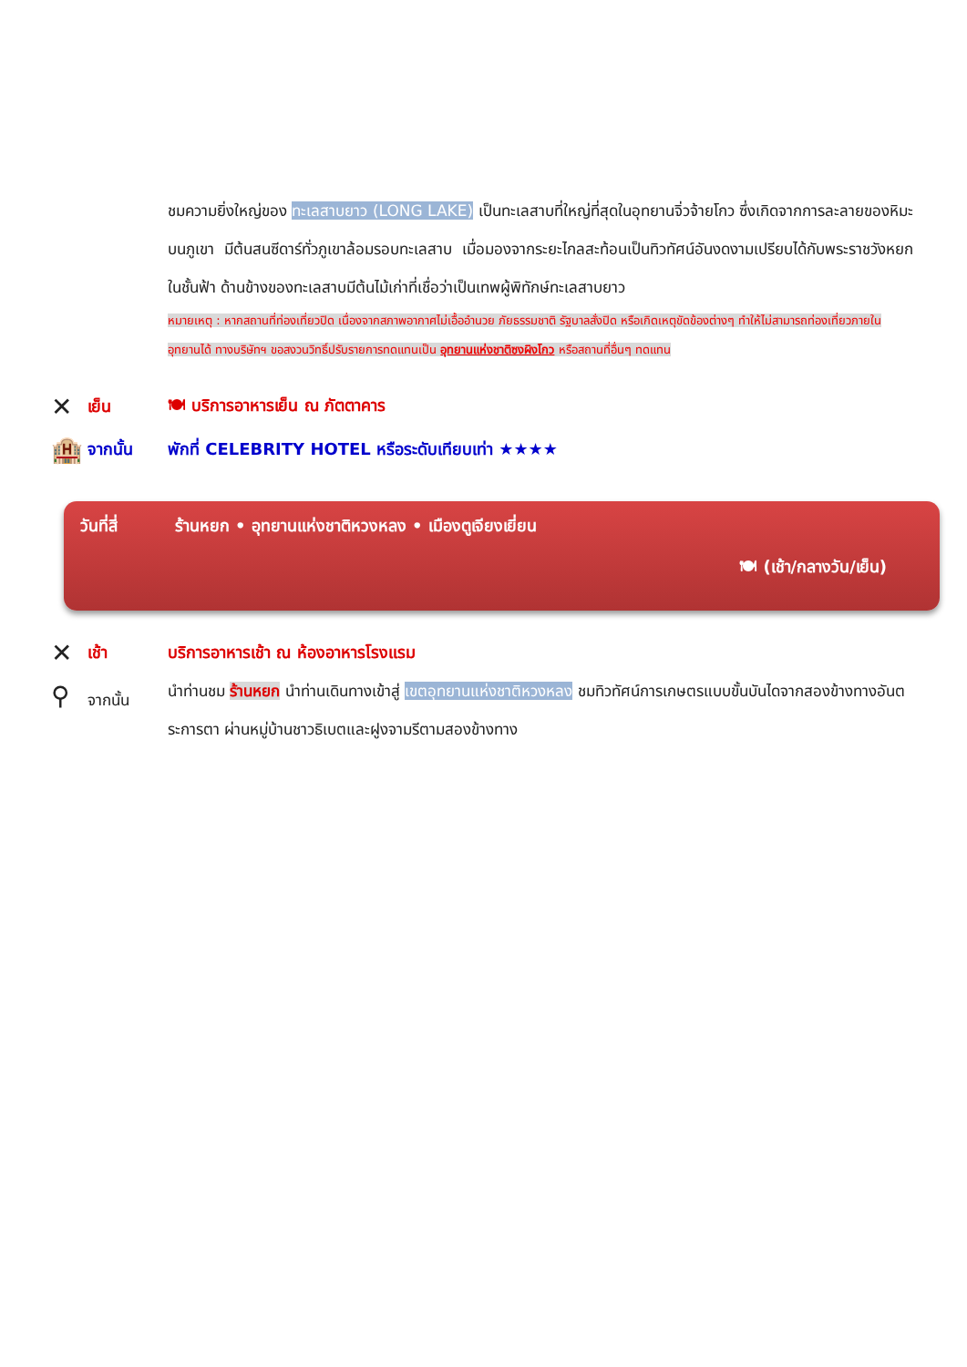ชมความยิ่งใหญ่ของ ทะเลสาบยาว (LONG LAKE) เป็นทะเลสาบที่ใหญ่ที่สุดในอุทยานจิ่วจ้ายโกว ซึ่งเกิดจากการละลายของหิมะบนภูเขา มีต้นสนซีดาร์ทั่วภูเขาล้อมรอบทะเลสาบ เมื่อมองจากระยะไกลสะท้อนเป็นทิวทัศน์อันงดงามเปรียบได้กับพระราชวังหยกในชั้นฟ้า ด้านข้างของทะเลสาบมีต้นไม้เก่าที่เชื่อว่าเป็นเทพผู้พิทักษ์ทะเลสาบยาว
หมายเหตุ : หากสถานที่ท่องเที่ยวปิด เนื่องจากสภาพอากาศไม่เอื้ออำนวย ภัยธรรมชาติ รัฐบาลสั่งปิด หรือเกิดเหตุขัดข้องต่างๆ ทำให้ไม่สามารถท่องเที่ยวภายในอุทยานได้ ทางบริษัทฯ ขอสงวนวิทธิ์ปรับรายการทดแทนเป็น อุทยานแห่งชาติซงผิงโกว หรือสถานที่อื่นๆ ทดแทน
✕
เย็น 🍽 บริการอาหารเย็น ณ ภัตตาคาร
🏨
จากนั้น
พักที่ CELEBRITY HOTEL หรือระดับเทียบเท่า ★★★★
วันที่สี่ ร้านหยก • อุทยานแห่งชาติหวงหลง • เมืองตูเจียงเยี่ยน
🍽 (เช้า/กลางวัน/เย็น)
✕
เช้า
บริการอาหารเช้า ณ ห้องอาหารโรงแรม
⚲
จากนั้น
นำท่านชม ร้านหยก นำท่านเดินทางเข้าสู่ เขตอุทยานแห่งชาติหวงหลง ชมทิวทัศน์การเกษตรแบบขั้นบันไดจากสองข้างทางอันตระการตา ผ่านหมู่บ้านชาวธิเบตและฝูงจามรีตามสองข้างทาง